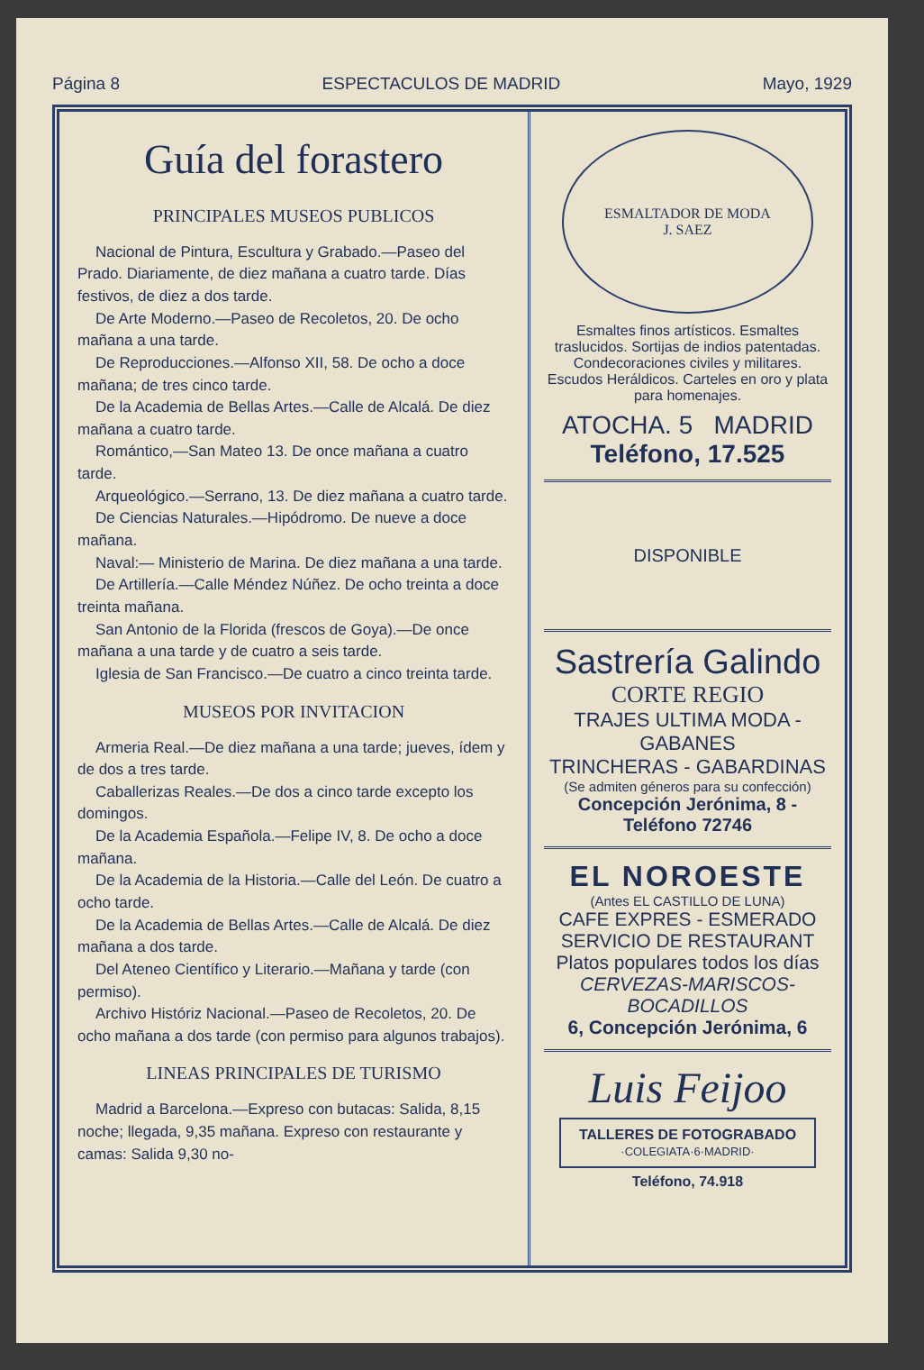Página 8 ESPECTACULOS DE MADRID Mayo, 1929
Guía del forastero
PRINCIPALES MUSEOS PUBLICOS
Nacional de Pintura, Escultura y Grabado.—Paseo del Prado. Diariamente, de diez mañana a cuatro tarde. Días festivos, de diez a dos tarde.
De Arte Moderno.—Paseo de Recoletos, 20. De ocho mañana a una tarde.
De Reproducciones.—Alfonso XII, 58. De ocho a doce mañana; de tres cinco tarde.
De la Academia de Bellas Artes.—Calle de Alcalá. De diez mañana a cuatro tarde.
Romántico,—San Mateo 13. De once mañana a cuatro tarde.
Arqueológico.—Serrano, 13. De diez mañana a cuatro tarde.
De Ciencias Naturales.—Hipódromo. De nueve a doce mañana.
Naval:— Ministerio de Marina. De diez mañana a una tarde.
De Artillería.—Calle Méndez Núñez. De ocho treinta a doce treinta mañana.
San Antonio de la Florida (frescos de Goya).—De once mañana a una tarde y de cuatro a seis tarde.
Iglesia de San Francisco.—De cuatro a cinco treinta tarde.
MUSEOS POR INVITACION
Armeria Real.—De diez mañana a una tarde; jueves, ídem y de dos a tres tarde.
Caballerizas Reales.—De dos a cinco tarde excepto los domingos.
De la Academia Española.—Felipe IV, 8. De ocho a doce mañana.
De la Academia de la Historia.—Calle del León. De cuatro a ocho tarde.
De la Academia de Bellas Artes.—Calle de Alcalá. De diez mañana a dos tarde.
Del Ateneo Científico y Literario.—Mañana y tarde (con permiso).
Archivo Históriz Nacional.—Paseo de Recoletos, 20. De ocho mañana a dos tarde (con permiso para algunos trabajos).
LINEAS PRINCIPALES DE TURISMO
Madrid a Barcelona.—Expreso con butacas: Salida, 8,15 noche; llegada, 9,35 mañana. Expreso con restaurante y camas: Salida 9,30 no-
ESMALTADOR DE MODA
J. SAEZ
Esmaltes finos artísticos. Esmaltes traslucidos. Sortijas de indios patentadas. Condecoraciones civiles y militares. Escudos Heráldicos. Carteles en oro y plata para homenajes.
ATOCHA. 5 MADRID
Teléfono, 17.525
DISPONIBLE
Sastrería Galindo
CORTE REGIO
TRAJES ULTIMA MODA - GABANES
TRINCHERAS - GABARDINAS
(Se admiten géneros para su confección)
Concepción Jerónima, 8 - Teléfono 72746
EL NOROESTE
(Antes EL CASTILLO DE LUNA)
CAFE EXPRES - ESMERADO
SERVICIO DE RESTAURANT
Platos populares todos los días
CERVEZAS-MARISCOS-BOCADILLOS
6, Concepción Jerónima, 6
Luis Feijoo
TALLERES DE FOTOGRABADO
·COLEGIATA·6·MADRID·
Teléfono, 74.918